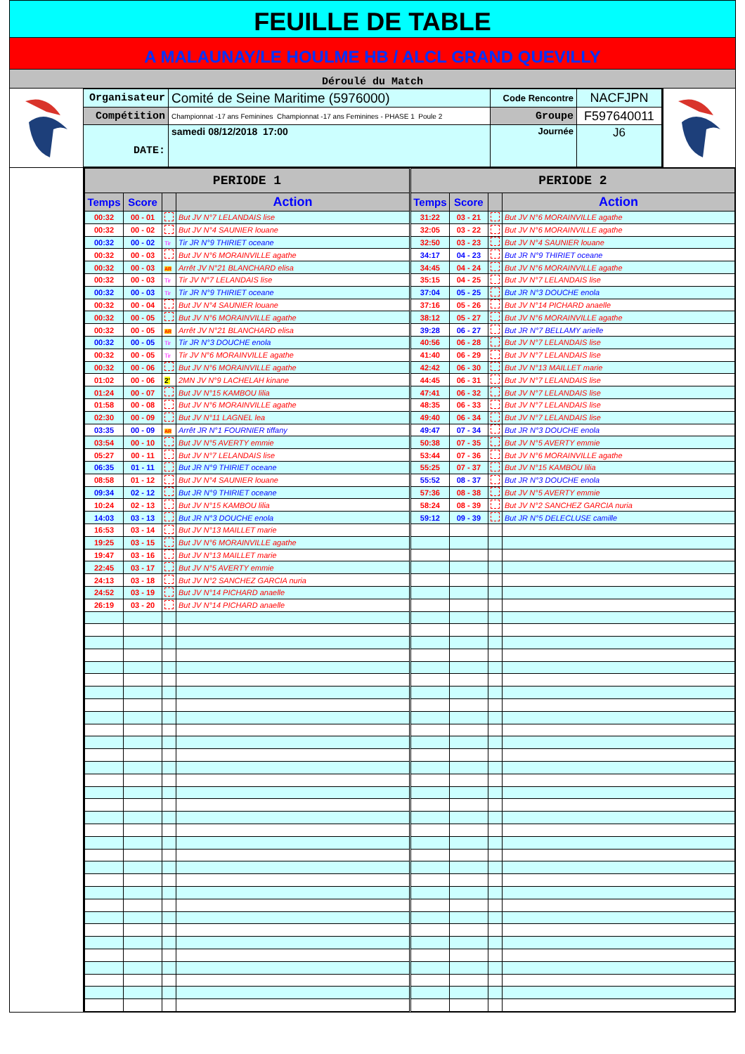FEUILLE DE TABLE
A MALAUNAY/LE HOULME HB / ALCL GRAND QUEVILLY
Déroulé du Match
| Organisateur | Comité de Seine Maritime (5976000) | Code Rencontre | NACFJPN |
| Compétition | Championnat -17 ans Feminines Championnat -17 ans Feminines - PHASE 1 Poule 2 | Groupe | F597640011 |
| DATE: | samedi 08/12/2018 17:00 | Journée | J6 |
| PERIODE 1 | | | | PERIODE 2 | | | |
| --- | --- | --- | --- | --- | --- | --- | --- |
| Temps | Score | | Action | Temps | Score | | Action |
| 00:32 | 00 - 01 | | But JV N°7 LELANDAIS lise | 31:22 | 03 - 21 | | But JV N°6 MORAINVILLE agathe |
| 00:32 | 00 - 02 | | But JV N°4 SAUNIER louane | 32:05 | 03 - 22 | | But JV N°6 MORAINVILLE agathe |
| 00:32 | 00 - 02 | Tir | Tir JR N°9 THIRIET oceane | 32:50 | 03 - 23 | | But JV N°4 SAUNIER louane |
| 00:32 | 00 - 03 | | But JV N°6 MORAINVILLE agathe | 34:17 | 04 - 23 | | But JR N°9 THIRIET oceane |
| 00:32 | 00 - 03 | AR | Arrêt JV N°21 BLANCHARD elisa | 34:45 | 04 - 24 | | But JV N°6 MORAINVILLE agathe |
| 00:32 | 00 - 03 | Tir | Tir JV N°7 LELANDAIS lise | 35:15 | 04 - 25 | | But JV N°7 LELANDAIS lise |
| 00:32 | 00 - 03 | Tir | Tir JR N°9 THIRIET oceane | 37:04 | 05 - 25 | | But JR N°3 DOUCHE enola |
| 00:32 | 00 - 04 | | But JV N°4 SAUNIER louane | 37:16 | 05 - 26 | | But JV N°14 PICHARD anaelle |
| 00:32 | 00 - 05 | | But JV N°6 MORAINVILLE agathe | 38:12 | 05 - 27 | | But JV N°6 MORAINVILLE agathe |
| 00:32 | 00 - 05 | AR | Arrêt JV N°21 BLANCHARD elisa | 39:28 | 06 - 27 | | But JR N°7 BELLAMY arielle |
| 00:32 | 00 - 05 | Tir | Tir JR N°3 DOUCHE enola | 40:56 | 06 - 28 | | But JV N°7 LELANDAIS lise |
| 00:32 | 00 - 05 | Tir | Tir JV N°6 MORAINVILLE agathe | 41:40 | 06 - 29 | | But JV N°7 LELANDAIS lise |
| 00:32 | 00 - 06 | | But JV N°6 MORAINVILLE agathe | 42:42 | 06 - 30 | | But JV N°13 MAILLET marie |
| 01:02 | 00 - 06 | 2' | 2MN JV N°9 LACHELAH kinane | 44:45 | 06 - 31 | | But JV N°7 LELANDAIS lise |
| 01:24 | 00 - 07 | | But JV N°15 KAMBOU lilia | 47:41 | 06 - 32 | | But JV N°7 LELANDAIS lise |
| 01:58 | 00 - 08 | | But JV N°6 MORAINVILLE agathe | 48:35 | 06 - 33 | | But JV N°7 LELANDAIS lise |
| 02:30 | 00 - 09 | | But JV N°11 LAGNEL lea | 49:40 | 06 - 34 | | But JV N°7 LELANDAIS lise |
| 03:35 | 00 - 09 | AR | Arrêt JR N°1 FOURNIER tiffany | 49:47 | 07 - 34 | | But JR N°3 DOUCHE enola |
| 03:54 | 00 - 10 | | But JV N°5 AVERTY emmie | 50:38 | 07 - 35 | | But JV N°5 AVERTY emmie |
| 05:27 | 00 - 11 | | But JV N°7 LELANDAIS lise | 53:44 | 07 - 36 | | But JV N°6 MORAINVILLE agathe |
| 06:35 | 01 - 11 | | But JR N°9 THIRIET oceane | 55:25 | 07 - 37 | | But JV N°15 KAMBOU lilia |
| 08:58 | 01 - 12 | | But JV N°4 SAUNIER louane | 55:52 | 08 - 37 | | But JR N°3 DOUCHE enola |
| 09:34 | 02 - 12 | | But JR N°9 THIRIET oceane | 57:36 | 08 - 38 | | But JV N°5 AVERTY emmie |
| 10:24 | 02 - 13 | | But JV N°15 KAMBOU lilia | 58:24 | 08 - 39 | | But JV N°2 SANCHEZ GARCIA nuria |
| 14:03 | 03 - 13 | | But JR N°3 DOUCHE enola | 59:12 | 09 - 39 | | But JR N°5 DELECLUSE camille |
| 16:53 | 03 - 14 | | But JV N°13 MAILLET marie | | | | |
| 19:25 | 03 - 15 | | But JV N°6 MORAINVILLE agathe | | | | |
| 19:47 | 03 - 16 | | But JV N°13 MAILLET marie | | | | |
| 22:45 | 03 - 17 | | But JV N°5 AVERTY emmie | | | | |
| 24:13 | 03 - 18 | | But JV N°2 SANCHEZ GARCIA nuria | | | | |
| 24:52 | 03 - 19 | | But JV N°14 PICHARD anaelle | | | | |
| 26:19 | 03 - 20 | | But JV N°14 PICHARD anaelle | | | | |